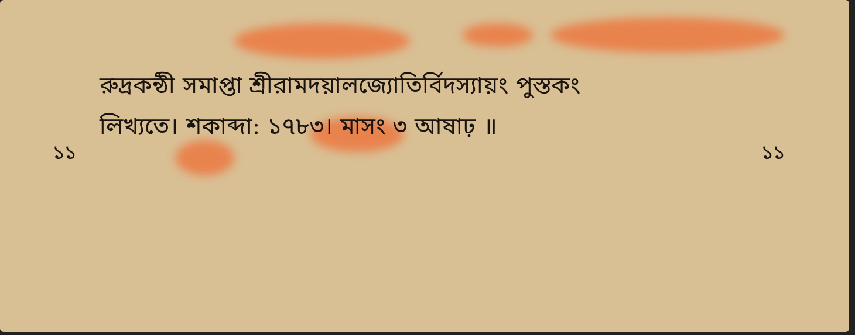রুদ্রকন্ঠী সমাপ্তা শ্রীরামদয়ালজ্যোতির্বিদস্যায়ং পুস্তকং
লিখ্যতে। শকাব্দা: ১৭৮৩। মাসং ৩ আষাঢ় ॥
১১ ১১